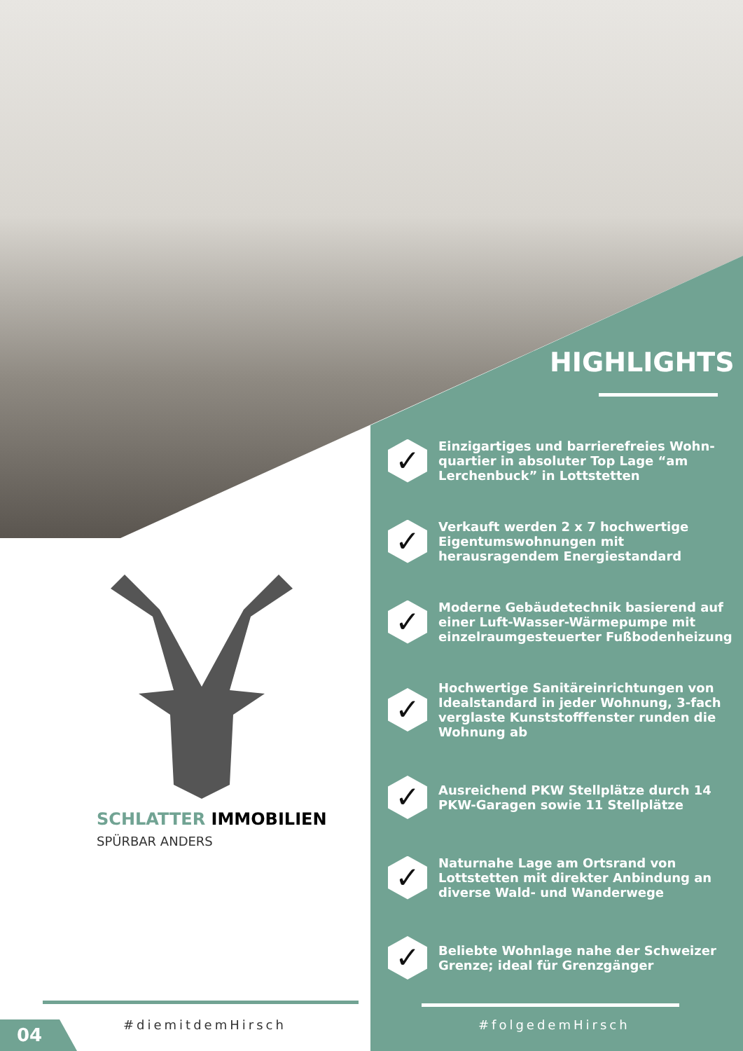HIGHLIGHTS
✓
Einzigartiges und barrierefreies Wohn-quartier in absoluter Top Lage “am Lerchenbuck” in Lottstetten
✓
Verkauft werden 2 x 7 hochwertige Eigentumswohnungen mit herausragendem Energiestandard
✓
Moderne Gebäudetechnik basierend auf einer Luft-Wasser-Wärmepumpe mit einzelraumgesteuerter Fußbodenheizung
✓
Hochwertige Sanitäreinrichtungen von Idealstandard in jeder Wohnung, 3-fach verglaste Kunststofffenster runden die Wohnung ab
✓
Ausreichend PKW Stellplätze durch 14 PKW-Garagen sowie 11 Stellplätze
✓
Naturnahe Lage am Ortsrand von Lottstetten mit direkter Anbindung an diverse Wald- und Wanderwege
✓
Beliebte Wohnlage nahe der Schweizer Grenze; ideal für Grenzgänger
SCHLATTER IMMOBILIEN
SPÜRBAR ANDERS
#diemitdemHirsch #folgedemHirsch
04